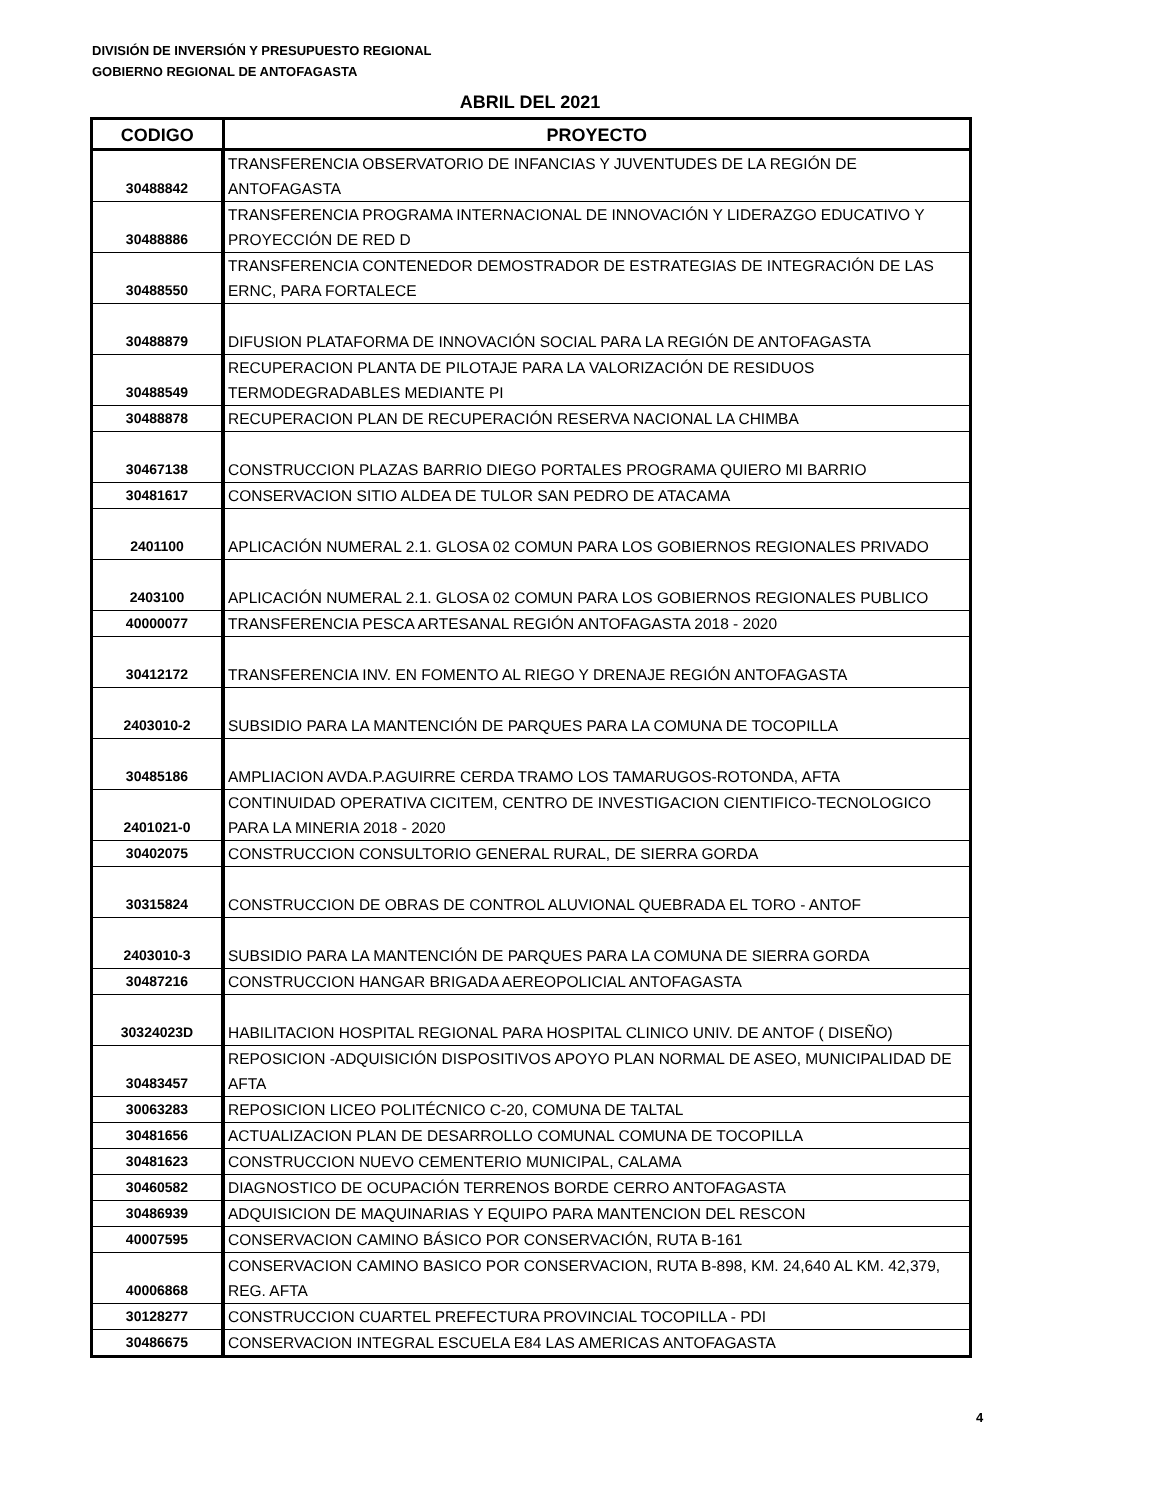DIVISIÓN DE INVERSIÓN Y PRESUPUESTO REGIONAL
GOBIERNO REGIONAL DE ANTOFAGASTA
ABRIL DEL 2021
| CODIGO | PROYECTO |
| --- | --- |
| 30488842 | TRANSFERENCIA OBSERVATORIO DE INFANCIAS Y JUVENTUDES DE LA REGIÓN DE ANTOFAGASTA |
| 30488886 | TRANSFERENCIA PROGRAMA INTERNACIONAL DE INNOVACIÓN Y LIDERAZGO EDUCATIVO Y PROYECCIÓN DE RED D |
| 30488550 | TRANSFERENCIA CONTENEDOR DEMOSTRADOR DE ESTRATEGIAS DE INTEGRACIÓN DE LAS ERNC, PARA FORTALECE |
| 30488879 | DIFUSION PLATAFORMA DE INNOVACIÓN SOCIAL PARA LA REGIÓN DE ANTOFAGASTA |
| 30488549 | RECUPERACION PLANTA DE PILOTAJE PARA LA VALORIZACIÓN DE RESIDUOS TERMODEGRADABLES MEDIANTE PI |
| 30488878 | RECUPERACION PLAN DE RECUPERACIÓN RESERVA NACIONAL LA CHIMBA |
| 30467138 | CONSTRUCCION PLAZAS BARRIO DIEGO PORTALES PROGRAMA QUIERO MI BARRIO |
| 30481617 | CONSERVACION SITIO ALDEA DE TULOR SAN PEDRO DE ATACAMA |
| 2401100 | APLICACIÓN NUMERAL 2.1. GLOSA 02 COMUN PARA LOS GOBIERNOS REGIONALES PRIVADO |
| 2403100 | APLICACIÓN NUMERAL 2.1. GLOSA 02 COMUN PARA LOS GOBIERNOS REGIONALES PUBLICO |
| 40000077 | TRANSFERENCIA PESCA ARTESANAL REGIÓN ANTOFAGASTA 2018 - 2020 |
| 30412172 | TRANSFERENCIA INV. EN FOMENTO AL RIEGO Y DRENAJE REGIÓN ANTOFAGASTA |
| 2403010-2 | SUBSIDIO PARA LA MANTENCIÓN DE PARQUES PARA LA COMUNA DE TOCOPILLA |
| 30485186 | AMPLIACION AVDA.P.AGUIRRE CERDA TRAMO LOS TAMARUGOS-ROTONDA, AFTA |
| 2401021-0 | CONTINUIDAD OPERATIVA CICITEM, CENTRO DE INVESTIGACION CIENTIFICO-TECNOLOGICO PARA LA MINERIA 2018 - 2020 |
| 30402075 | CONSTRUCCION CONSULTORIO GENERAL RURAL, DE SIERRA GORDA |
| 30315824 | CONSTRUCCION DE OBRAS DE CONTROL ALUVIONAL QUEBRADA EL TORO - ANTOF |
| 2403010-3 | SUBSIDIO PARA LA MANTENCIÓN DE PARQUES PARA LA COMUNA DE SIERRA GORDA |
| 30487216 | CONSTRUCCION HANGAR BRIGADA AEREOPOLICIAL ANTOFAGASTA |
| 30324023D | HABILITACION HOSPITAL REGIONAL PARA HOSPITAL CLINICO UNIV. DE ANTOF ( DISEÑO) |
| 30483457 | REPOSICION -ADQUISICIÓN DISPOSITIVOS APOYO PLAN NORMAL DE ASEO, MUNICIPALIDAD DE AFTA |
| 30063283 | REPOSICION LICEO POLITÉCNICO C-20, COMUNA DE TALTAL |
| 30481656 | ACTUALIZACION PLAN DE DESARROLLO COMUNAL COMUNA DE TOCOPILLA |
| 30481623 | CONSTRUCCION NUEVO CEMENTERIO MUNICIPAL, CALAMA |
| 30460582 | DIAGNOSTICO DE OCUPACIÓN TERRENOS BORDE CERRO ANTOFAGASTA |
| 30486939 | ADQUISICION DE MAQUINARIAS Y EQUIPO PARA MANTENCION DEL RESCON |
| 40007595 | CONSERVACION CAMINO BÁSICO POR CONSERVACIÓN, RUTA B-161 |
| 40006868 | CONSERVACION CAMINO BASICO POR CONSERVACION, RUTA B-898, KM. 24,640 AL KM. 42,379, REG. AFTA |
| 30128277 | CONSTRUCCION CUARTEL PREFECTURA PROVINCIAL TOCOPILLA - PDI |
| 30486675 | CONSERVACION INTEGRAL ESCUELA E84 LAS AMERICAS ANTOFAGASTA |
4